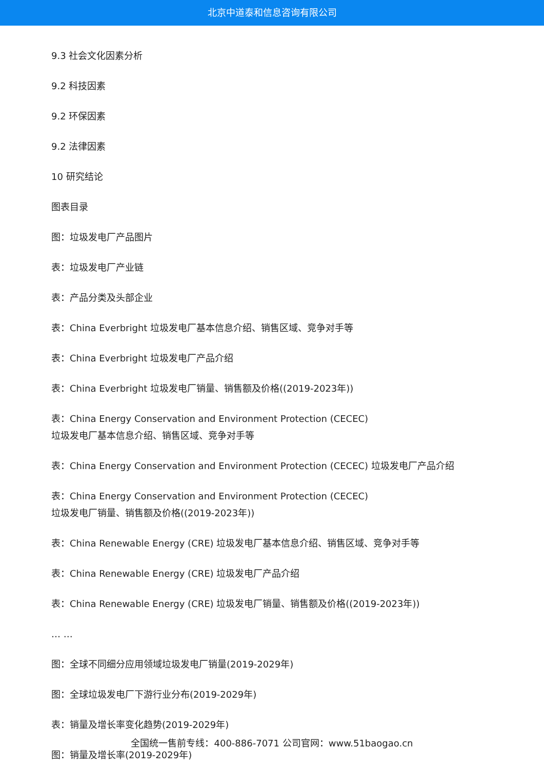北京中道泰和信息咨询有限公司
9.3 社会文化因素分析
9.2 科技因素
9.2 环保因素
9.2 法律因素
10 研究结论
图表目录
图：垃圾发电厂产品图片
表：垃圾发电厂产业链
表：产品分类及头部企业
表：China Everbright 垃圾发电厂基本信息介绍、销售区域、竞争对手等
表：China Everbright 垃圾发电厂产品介绍
表：China Everbright 垃圾发电厂销量、销售额及价格((2019-2023年))
表：China Energy Conservation and Environment Protection (CECEC)
垃圾发电厂基本信息介绍、销售区域、竞争对手等
表：China Energy Conservation and Environment Protection (CECEC) 垃圾发电厂产品介绍
表：China Energy Conservation and Environment Protection (CECEC)
垃圾发电厂销量、销售额及价格((2019-2023年))
表：China Renewable Energy (CRE) 垃圾发电厂基本信息介绍、销售区域、竞争对手等
表：China Renewable Energy (CRE) 垃圾发电厂产品介绍
表：China Renewable Energy (CRE) 垃圾发电厂销量、销售额及价格((2019-2023年))
… …
图：全球不同细分应用领域垃圾发电厂销量(2019-2029年)
图：全球垃圾发电厂下游行业分布(2019-2029年)
表：销量及增长率变化趋势(2019-2029年)
图：销量及增长率(2019-2029年)
全国统一售前专线：400-886-7071 公司官网：www.51baogao.cn